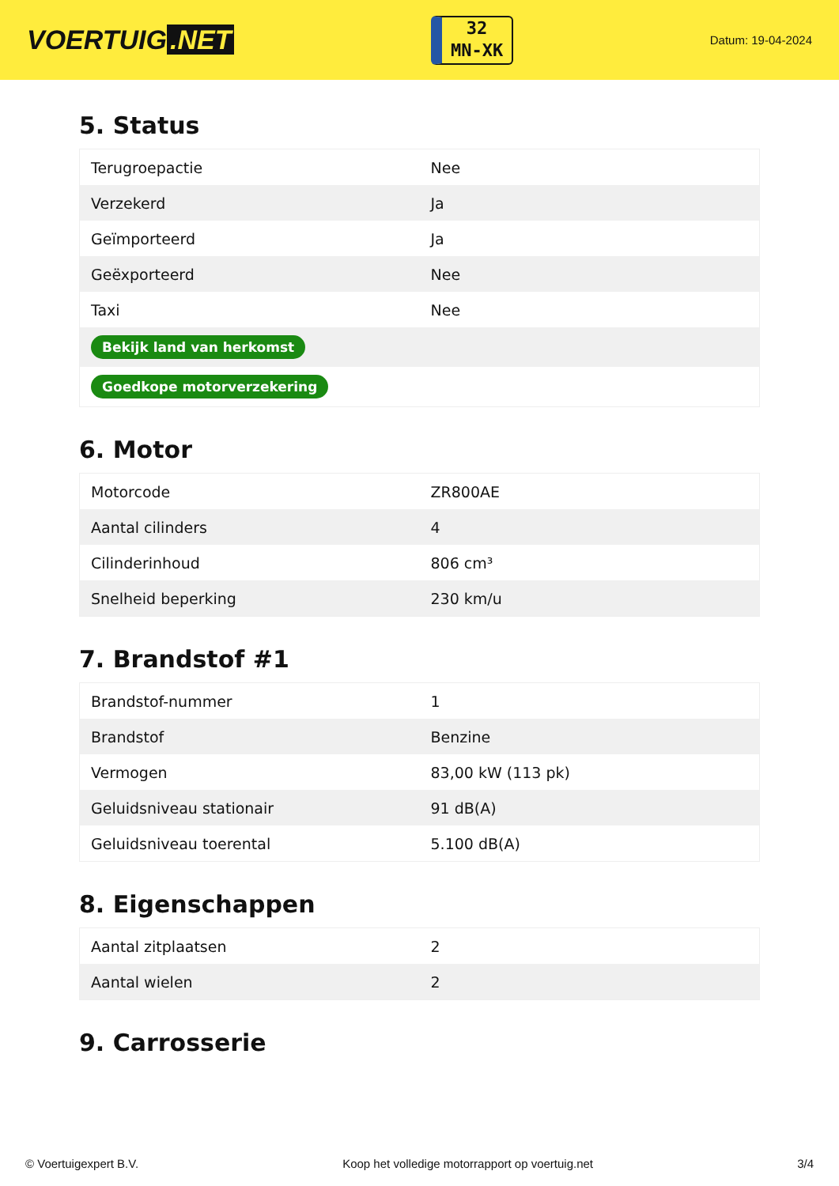VOERTUIG.NET
32
MN-XK
Datum: 19-04-2024
5. Status
| Terugroepactie | Nee |
| Verzekerd | Ja |
| Geïmporteerd | Ja |
| Geëxporteerd | Nee |
| Taxi | Nee |
| Bekijk land van herkomst | |
| Goedkope motorverzekering | |
6. Motor
| Motorcode | ZR800AE |
| Aantal cilinders | 4 |
| Cilinderinhoud | 806 cm³ |
| Snelheid beperking | 230 km/u |
7. Brandstof #1
| Brandstof-nummer | 1 |
| Brandstof | Benzine |
| Vermogen | 83,00 kW (113 pk) |
| Geluidsniveau stationair | 91 dB(A) |
| Geluidsniveau toerental | 5.100 dB(A) |
8. Eigenschappen
| Aantal zitplaatsen | 2 |
| Aantal wielen | 2 |
9. Carrosserie
© Voertuigexpert B.V. Koop het volledige motorrapport op voertuig.net 3/4